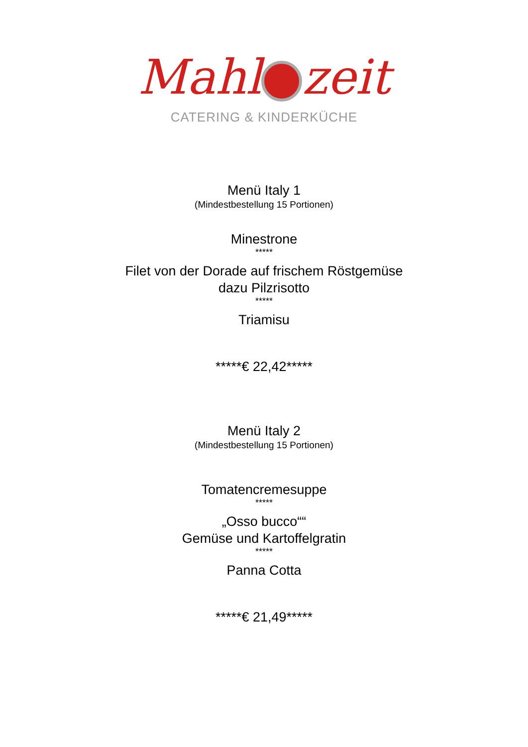Mahl zeit
CATERING & KINDERKÜCHE
Menü Italy 1
(Mindestbestellung 15 Portionen)
Minestrone
*****
Filet von der Dorade auf frischem Röstgemüse
dazu Pilzrisotto
*****
Triamisu
*****€ 22,42*****
Menü Italy 2
(Mindestbestellung 15 Portionen)
Tomatencremesuppe
*****
„Osso bucco““
Gemüse und Kartoffelgratin
*****
Panna Cotta
*****€ 21,49*****